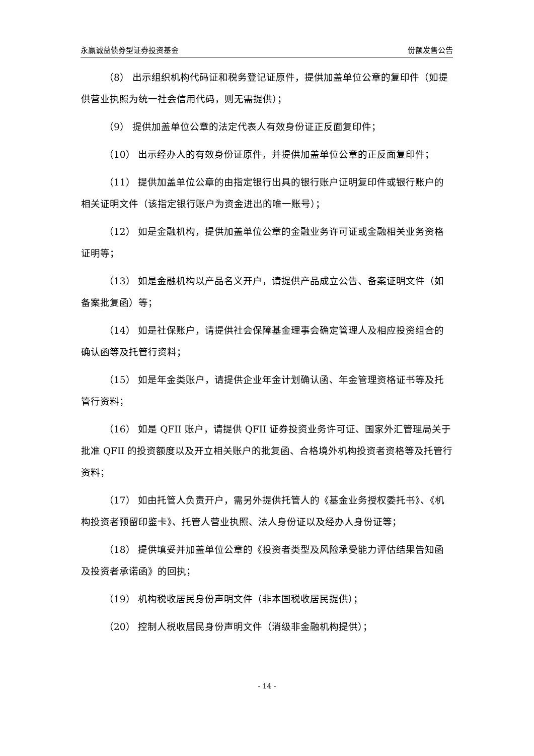永赢诚益债券型证券投资基金 份额发售公告
（8） 出示组织机构代码证和税务登记证原件，提供加盖单位公章的复印件（如提供营业执照为统一社会信用代码，则无需提供）；
（9） 提供加盖单位公章的法定代表人有效身份证正反面复印件；
（10） 出示经办人的有效身份证原件，并提供加盖单位公章的正反面复印件；
（11） 提供加盖单位公章的由指定银行出具的银行账户证明复印件或银行账户的相关证明文件（该指定银行账户为资金进出的唯一账号）；
（12） 如是金融机构，提供加盖单位公章的金融业务许可证或金融相关业务资格证明等；
（13） 如是金融机构以产品名义开户，请提供产品成立公告、备案证明文件（如备案批复函）等；
（14） 如是社保账户，请提供社会保障基金理事会确定管理人及相应投资组合的确认函等及托管行资料；
（15） 如是年金类账户，请提供企业年金计划确认函、年金管理资格证书等及托管行资料；
（16） 如是 QFII 账户，请提供 QFII 证券投资业务许可证、国家外汇管理局关于批准 QFII 的投资额度以及开立相关账户的批复函、合格境外机构投资者资格等及托管行资料；
（17） 如由托管人负责开户，需另外提供托管人的《基金业务授权委托书》、《机构投资者预留印鉴卡》、托管人营业执照、法人身份证以及经办人身份证等；
（18） 提供填妥并加盖单位公章的《投资者类型及风险承受能力评估结果告知函及投资者承诺函》的回执；
（19） 机构税收居民身份声明文件（非本国税收居民提供）；
（20） 控制人税收居民身份声明文件（消级非金融机构提供）；
- 14 -